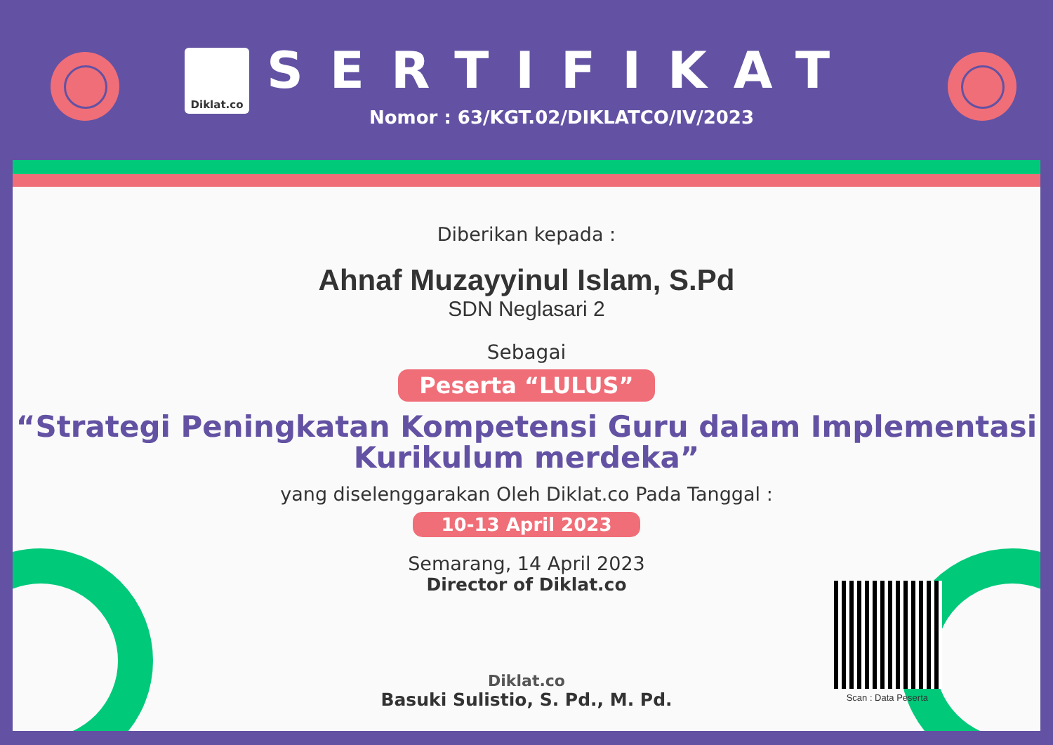Diklat.co
SERTIFIKAT
Nomor : 63/KGT.02/DIKLATCO/IV/2023
Diberikan kepada :
Ahnaf Muzayyinul Islam, S.Pd
SDN Neglasari 2
Sebagai
Peserta “LULUS”
“Strategi Peningkatan Kompetensi Guru dalam Implementasi Kurikulum merdeka”
yang diselenggarakan Oleh Diklat.co Pada Tanggal :
10-13 April 2023
Semarang, 14 April 2023
Director of Diklat.co
Diklat.co
Basuki Sulistio, S. Pd., M. Pd.
Scan : Data Peserta